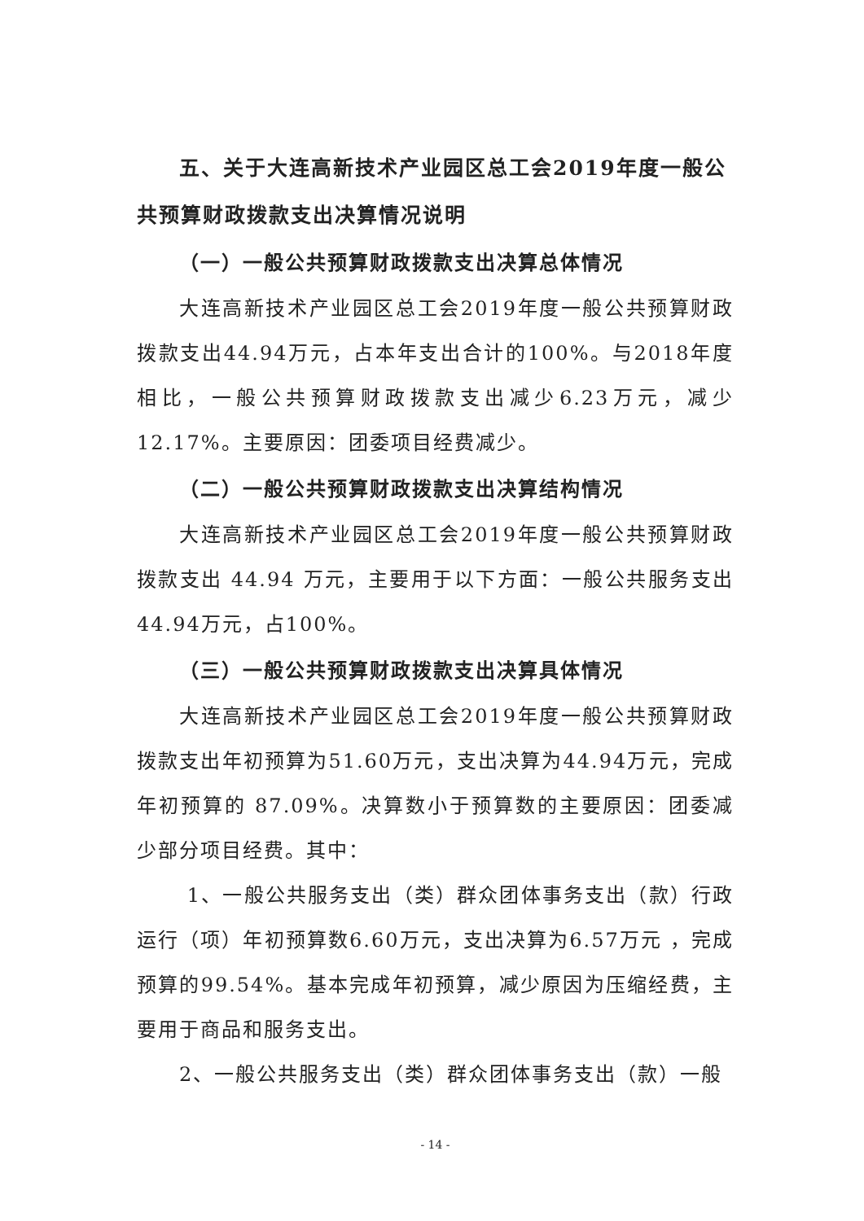五、关于大连高新技术产业园区总工会2019年度一般公共预算财政拨款支出决算情况说明
（一）一般公共预算财政拨款支出决算总体情况
大连高新技术产业园区总工会2019年度一般公共预算财政拨款支出44.94万元，占本年支出合计的100%。与2018年度相比，一般公共预算财政拨款支出减少6.23万元，减少12.17%。主要原因：团委项目经费减少。
（二）一般公共预算财政拨款支出决算结构情况
大连高新技术产业园区总工会2019年度一般公共预算财政拨款支出 44.94 万元，主要用于以下方面：一般公共服务支出44.94万元，占100%。
（三）一般公共预算财政拨款支出决算具体情况
大连高新技术产业园区总工会2019年度一般公共预算财政拨款支出年初预算为51.60万元，支出决算为44.94万元，完成年初预算的 87.09%。决算数小于预算数的主要原因：团委减少部分项目经费。其中：
1、一般公共服务支出（类）群众团体事务支出（款）行政运行（项）年初预算数6.60万元，支出决算为6.57万元 ，完成预算的99.54%。基本完成年初预算，减少原因为压缩经费，主要用于商品和服务支出。
2、一般公共服务支出（类）群众团体事务支出（款）一般
- 14 -